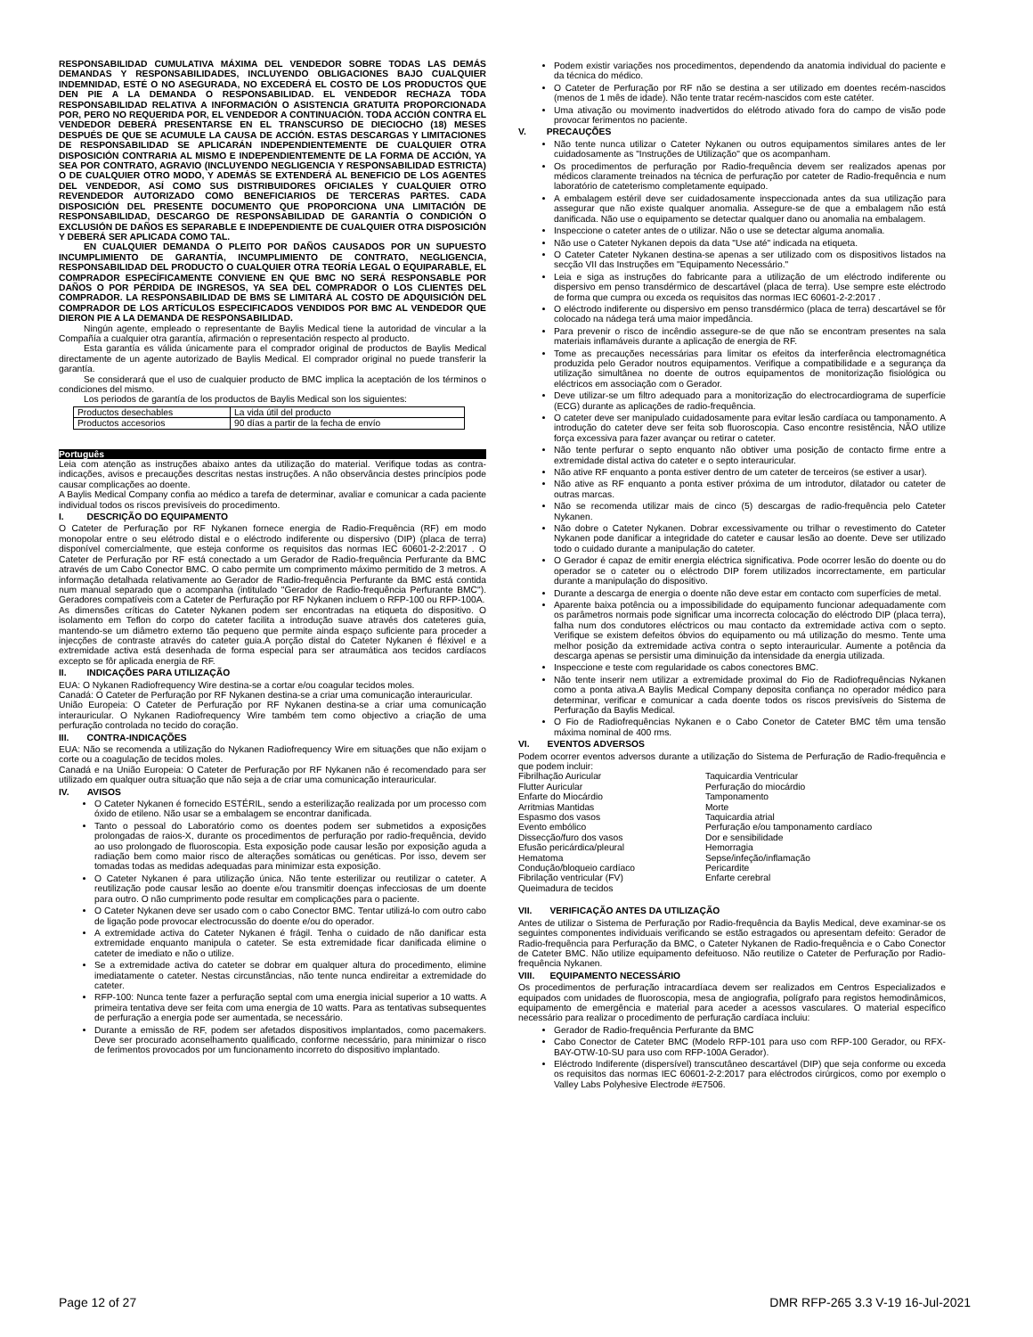RESPONSABILIDAD CUMULATIVA MÁXIMA DEL VENDEDOR SOBRE TODAS LAS DEMÁS DEMANDAS Y RESPONSABILIDADES, INCLUYENDO OBLIGACIONES BAJO CUALQUIER INDEMNIDAD, ESTÉ O NO ASEGURADA, NO EXCEDERÁ EL COSTO DE LOS PRODUCTOS QUE DEN PIE A LA DEMANDA O RESPONSABILIDAD. EL VENDEDOR RECHAZA TODA RESPONSABILIDAD RELATIVA A INFORMACIÓN O ASISTENCIA GRATUITA PROPORCIONADA POR, PERO NO REQUERIDA POR, EL VENDEDOR A CONTINUACIÓN. TODA ACCIÓN CONTRA EL VENDEDOR DEBERÁ PRESENTARSE EN EL TRANSCURSO DE DIECIOCHO (18) MESES DESPUÉS DE QUE SE ACUMULE LA CAUSA DE ACCIÓN. ESTAS DESCARGAS Y LIMITACIONES DE RESPONSABILIDAD SE APLICARÁN INDEPENDIENTEMENTE DE CUALQUIER OTRA DISPOSICIÓN CONTRARIA AL MISMO E INDEPENDIENTEMENTE DE LA FORMA DE ACCIÓN, YA SEA POR CONTRATO, AGRAVIO (INCLUYENDO NEGLIGENCIA Y RESPONSABILIDAD ESTRICTA) O DE CUALQUIER OTRO MODO, Y ADEMÁS SE EXTENDERÁ AL BENEFICIO DE LOS AGENTES DEL VENDEDOR, ASÍ COMO SUS DISTRIBUIDORES OFICIALES Y CUALQUIER OTRO REVENDEDOR AUTORIZADO COMO BENEFICIARIOS DE TERCERAS PARTES. CADA DISPOSICIÓN DEL PRESENTE DOCUMENTO QUE PROPORCIONA UNA LIMITACIÓN DE RESPONSABILIDAD, DESCARGO DE RESPONSABILIDAD DE GARANTÍA O CONDICIÓN O EXCLUSIÓN DE DAÑOS ES SEPARABLE E INDEPENDIENTE DE CUALQUIER OTRA DISPOSICIÓN Y DEBERÁ SER APLICADA COMO TAL.
EN CUALQUIER DEMANDA O PLEITO POR DAÑOS CAUSADOS POR UN SUPUESTO INCUMPLIMIENTO DE GARANTÍA, INCUMPLIMIENTO DE CONTRATO, NEGLIGENCIA, RESPONSABILIDAD DEL PRODUCTO O CUALQUIER OTRA TEORÍA LEGAL O EQUIPARABLE, EL COMPRADOR ESPECÍFICAMENTE CONVIENE EN QUE BMC NO SERÁ RESPONSABLE POR DAÑOS O POR PÉRDIDA DE INGRESOS, YA SEA DEL COMPRADOR O LOS CLIENTES DEL COMPRADOR. LA RESPONSABILIDAD DE BMS SE LIMITARÁ AL COSTO DE ADQUISICIÓN DEL COMPRADOR DE LOS ARTÍCULOS ESPECIFICADOS VENDIDOS POR BMC AL VENDEDOR QUE DIERON PIE A LA DEMANDA DE RESPONSABILIDAD.
Ningún agente, empleado o representante de Baylis Medical tiene la autoridad de vincular a la Compañía a cualquier otra garantía, afirmación o representación respecto al producto.
Esta garantía es válida únicamente para el comprador original de productos de Baylis Medical directamente de un agente autorizado de Baylis Medical. El comprador original no puede transferir la garantía.
Se considerará que el uso de cualquier producto de BMC implica la aceptación de los términos o condiciones del mismo.
Los periodos de garantía de los productos de Baylis Medical son los siguientes:
| Productos desechables | La vida útil del producto |
| Productos accesorios | 90 días a partir de la fecha de envío |
Português
Leia com atenção as instruções abaixo antes da utilização do material. Verifique todas as contra-indicações, avisos e precauções descritas nestas instruções. A não observância destes princípios pode causar complicações ao doente.
A Baylis Medical Company confia ao médico a tarefa de determinar, avaliar e comunicar a cada paciente individual todos os riscos previsíveis do procedimento.
I. DESCRIÇÃO DO EQUIPAMENTO
O Cateter de Perfuração por RF Nykanen fornece energia de Radio-Frequência (RF) em modo monopolar entre o seu elétrodo distal e o eléctrodo indiferente ou dispersivo (DIP) (placa de terra) disponível comercialmente, que esteja conforme os requisitos das normas IEC 60601-2-2:2017 . O Cateter de Perfuração por RF está conectado a um Gerador de Radio-frequência Perfurante da BMC através de um Cabo Conector BMC. O cabo permite um comprimento máximo permitido de 3 metros. A informação detalhada relativamente ao Gerador de Radio-frequência Perfurante da BMC está contida num manual separado que o acompanha (intitulado "Gerador de Radio-frequência Perfurante BMC"). Geradores compatíveis com a Cateter de Perfuração por RF Nykanen incluem o RFP-100 ou RFP-100A.
As dimensões críticas do Cateter Nykanen podem ser encontradas na etiqueta do dispositivo. O isolamento em Teflon do corpo do cateter facilita a introdução suave através dos cateteres guia, mantendo-se um diâmetro externo tão pequeno que permite ainda espaço suficiente para proceder a injecções de contraste através do cateter guia.A porção distal do Cateter Nykanen é fléxivel e a extremidade activa está desenhada de forma especial para ser atraumática aos tecidos cardíacos excepto se fôr aplicada energia de RF.
II. INDICAÇÕES PARA UTILIZAÇÃO
EUA: O Nykanen Radiofrequency Wire destina-se a cortar e/ou coagular tecidos moles.
Canadá: O Cateter de Perfuração por RF Nykanen destina-se a criar uma comunicação interauricular.
União Europeia: O Cateter de Perfuração por RF Nykanen destina-se a criar uma comunicação interauricular. O Nykanen Radiofrequency Wire também tem como objectivo a criação de uma perfuração controlada no tecido do coração.
III. CONTRA-INDICAÇÕES
EUA: Não se recomenda a utilização do Nykanen Radiofrequency Wire em situações que não exijam o corte ou a coagulação de tecidos moles.
Canadá e na União Europeia: O Cateter de Perfuração por RF Nykanen não é recomendado para ser utilizado em qualquer outra situação que não seja a de criar uma comunicação interauricular.
IV. AVISOS
O Cateter Nykanen é fornecido ESTÉRIL, sendo a esterilização realizada por um processo com óxido de etileno. Não usar se a embalagem se encontrar danificada.
Tanto o pessoal do Laboratório como os doentes podem ser submetidos a exposições prolongadas de raios-X, durante os procedimentos de perfuração por radio-frequência, devido ao uso prolongado de fluoroscopia. Esta exposição pode causar lesão por exposição aguda a radiação bem como maior risco de alterações somáticas ou genéticas. Por isso, devem ser tomadas todas as medidas adequadas para minimizar esta exposição.
O Cateter Nykanen é para utilização única. Não tente esterilizar ou reutilizar o cateter. A reutilização pode causar lesão ao doente e/ou transmitir doenças infecciosas de um doente para outro. O não cumprimento pode resultar em complicações para o paciente.
O Cateter Nykanen deve ser usado com o cabo Conector BMC. Tentar utilizá-lo com outro cabo de ligação pode provocar electrocussão do doente e/ou do operador.
A extremidade activa do Cateter Nykanen é frágil. Tenha o cuidado de não danificar esta extremidade enquanto manipula o cateter. Se esta extremidade ficar danificada elimine o cateter de imediato e não o utilize.
Se a extremidade activa do cateter se dobrar em qualquer altura do procedimento, elimine imediatamente o cateter. Nestas circunstâncias, não tente nunca endireitar a extremidade do cateter.
RFP-100: Nunca tente fazer a perfuração septal com uma energia inicial superior a 10 watts. A primeira tentativa deve ser feita com uma energia de 10 watts. Para as tentativas subsequentes de perfuração a energia pode ser aumentada, se necessário.
Durante a emissão de RF, podem ser afetados dispositivos implantados, como pacemakers. Deve ser procurado aconselhamento qualificado, conforme necessário, para minimizar o risco de ferimentos provocados por um funcionamento incorreto do dispositivo implantado.
Podem existir variações nos procedimentos, dependendo da anatomia individual do paciente e da técnica do médico.
O Cateter de Perfuração por RF não se destina a ser utilizado em doentes recém-nascidos (menos de 1 mês de idade). Não tente tratar recém-nascidos com este catéter.
Uma ativação ou movimento inadvertidos do elétrodo ativado fora do campo de visão pode provocar ferimentos no paciente.
V. PRECAUÇÕES
Não tente nunca utilizar o Cateter Nykanen ou outros equipamentos similares antes de ler cuidadosamente as "Instruções de Utilização" que os acompanham.
Os procedimentos de perfuração por Radio-frequência devem ser realizados apenas por médicos claramente treinados na técnica de perfuração por cateter de Radio-frequência e num laboratório de cateterismo completamente equipado.
A embalagem estéril deve ser cuidadosamente inspeccionada antes da sua utilização para assegurar que não existe qualquer anomalia. Assegure-se de que a embalagem não está danificada. Não use o equipamento se detectar qualquer dano ou anomalia na embalagem.
Inspeccione o cateter antes de o utilizar. Não o use se detectar alguma anomalia.
Não use o Cateter Nykanen depois da data "Use até" indicada na etiqueta.
O Cateter Cateter Nykanen destina-se apenas a ser utilizado com os dispositivos listados na secção VII das Instruções em "Equipamento Necessário."
Leia e siga as instruções do fabricante para a utilização de um eléctrodo indiferente ou dispersivo em penso transdérmico de descartável (placa de terra). Use sempre este eléctrodo de forma que cumpra ou exceda os requisitos das normas IEC 60601-2-2:2017 .
O eléctrodo indiferente ou dispersivo em penso transdérmico (placa de terra) descartável se fôr colocado na nádega terá uma maior impedância.
Para prevenir o risco de incêndio assegure-se de que não se encontram presentes na sala materiais inflamáveis durante a aplicação de energia de RF.
Tome as precauções necessárias para limitar os efeitos da interferência electromagnética produzida pelo Gerador noutros equipamentos. Verifique a compatibilidade e a segurança da utilização simultânea no doente de outros equipamentos de monitorização fisiológica ou eléctricos em associação com o Gerador.
Deve utilizar-se um filtro adequado para a monitorização do electrocardiograma de superfície (ECG) durante as aplicações de radio-frequência.
O cateter deve ser manipulado cuidadosamente para evitar lesão cardíaca ou tamponamento. A introdução do cateter deve ser feita sob fluoroscopia. Caso encontre resistência, NÃO utilize força excessiva para fazer avançar ou retirar o cateter.
Não tente perfurar o septo enquanto não obtiver uma posição de contacto firme entre a extremidade distal activa do cateter e o septo interauricular.
Não ative RF enquanto a ponta estiver dentro de um cateter de terceiros (se estiver a usar).
Não ative as RF enquanto a ponta estiver próxima de um introdutor, dilatador ou cateter de outras marcas.
Não se recomenda utilizar mais de cinco (5) descargas de radio-frequência pelo Cateter Nykanen.
Não dobre o Cateter Nykanen. Dobrar excessivamente ou trilhar o revestimento do Cateter Nykanen pode danificar a integridade do cateter e causar lesão ao doente. Deve ser utilizado todo o cuidado durante a manipulação do cateter.
O Gerador é capaz de emitir energia eléctrica significativa. Pode ocorrer lesão do doente ou do operador se o cateter ou o eléctrodo DIP forem utilizados incorrectamente, em particular durante a manipulação do dispositivo.
Durante a descarga de energia o doente não deve estar em contacto com superfícies de metal.
Aparente baixa potência ou a impossibilidade do equipamento funcionar adequadamente com os parâmetros normais pode significar uma incorrecta colocação do eléctrodo DIP (placa terra), falha num dos condutores eléctricos ou mau contacto da extremidade activa com o septo. Verifique se existem defeitos óbvios do equipamento ou má utilização do mesmo. Tente uma melhor posição da extremidade activa contra o septo interauricular. Aumente a potência da descarga apenas se persistir uma diminuição da intensidade da energia utilizada.
Inspeccione e teste com regularidade os cabos conectores BMC.
Não tente inserir nem utilizar a extremidade proximal do Fio de Radiofrequências Nykanen como a ponta ativa.A Baylis Medical Company deposita confiança no operador médico para determinar, verificar e comunicar a cada doente todos os riscos previsíveis do Sistema de Perfuração da Baylis Medical.
O Fio de Radiofrequências Nykanen e o Cabo Conetor de Cateter BMC têm uma tensão máxima nominal de 400 rms.
VI. EVENTOS ADVERSOS
Podem ocorrer eventos adversos durante a utilização do Sistema de Perfuração de Radio-frequência e que podem incluir:
Fibrilhação Auricular
Flutter Auricular
Enfarte do Miocárdio
Arritmias Mantidas
Espasmo dos vasos
Evento embólico
Dissecção/furo dos vasos
Efusão pericárdica/pleural
Hematoma
Condução/bloqueio cardíaco
Fibrilação ventricular (FV)
Queimadura de tecidos
Taquicardia Ventricular
Perfuração do miocárdio
Tamponamento
Morte
Taquicardia atrial
Perfuração e/ou tamponamento cardíaco
Dor e sensibilidade
Hemorragia
Sepse/infeção/inflamação
Pericardite
Enfarte cerebral
VII. VERIFICAÇÃO ANTES DA UTILIZAÇÃO
Antes de utilizar o Sistema de Perfuração por Radio-frequência da Baylis Medical, deve examinar-se os seguintes componentes individuais verificando se estão estragados ou apresentam defeito: Gerador de Radio-frequência para Perfuração da BMC, o Cateter Nykanen de Radio-frequência e o Cabo Conector de Cateter BMC. Não utilize equipamento defeituoso. Não reutilize o Cateter de Perfuração por Radio-frequência Nykanen.
VIII. EQUIPAMENTO NECESSÁRIO
Os procedimentos de perfuração intracardíaca devem ser realizados em Centros Especializados e equipados com unidades de fluoroscopia, mesa de angiografia, polígrafo para registos hemodinâmicos, equipamento de emergência e material para aceder a acessos vasculares. O material específico necessário para realizar o procedimento de perfuração cardíaca incluiu:
Gerador de Radio-frequência Perfurante da BMC
Cabo Conector de Cateter BMC (Modelo RFP-101 para uso com RFP-100 Gerador, ou RFX-BAY-OTW-10-SU para uso com RFP-100A Gerador).
Eléctrodo Indiferente (dispersível) transcutâneo descartável (DIP) que seja conforme ou exceda os requisitos das normas IEC 60601-2-2:2017 para eléctrodos cirúrgicos, como por exemplo o Valley Labs Polyhesive Electrode #E7506.
Page 12 of 27 DMR RFP-265 3.3 V-19 16-Jul-2021